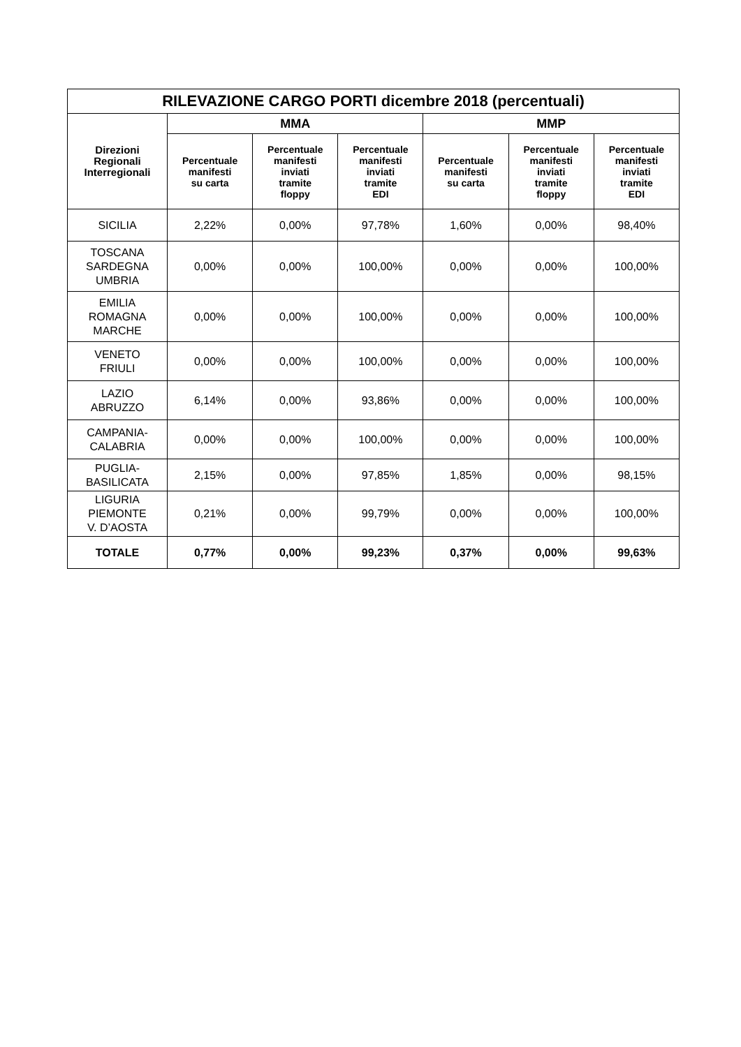| RILEVAZIONE CARGO PORTI dicembre 2018 (percentuali) | | | | | | |
| --- | --- | --- | --- | --- | --- | --- |
| Direzioni Regionali Interregionali | MMA | | | MMP | | |
| | Percentuale manifesti su carta | Percentuale manifesti inviati tramite floppy | Percentuale manifesti inviati tramite EDI | Percentuale manifesti su carta | Percentuale manifesti inviati tramite floppy | Percentuale manifesti inviati tramite EDI |
| SICILIA | 2,22% | 0,00% | 97,78% | 1,60% | 0,00% | 98,40% |
| TOSCANA SARDEGNA UMBRIA | 0,00% | 0,00% | 100,00% | 0,00% | 0,00% | 100,00% |
| EMILIA ROMAGNA MARCHE | 0,00% | 0,00% | 100,00% | 0,00% | 0,00% | 100,00% |
| VENETO FRIULI | 0,00% | 0,00% | 100,00% | 0,00% | 0,00% | 100,00% |
| LAZIO ABRUZZO | 6,14% | 0,00% | 93,86% | 0,00% | 0,00% | 100,00% |
| CAMPANIA- CALABRIA | 0,00% | 0,00% | 100,00% | 0,00% | 0,00% | 100,00% |
| PUGLIA- BASILICATA | 2,15% | 0,00% | 97,85% | 1,85% | 0,00% | 98,15% |
| LIGURIA PIEMONTE V. D’AOSTA | 0,21% | 0,00% | 99,79% | 0,00% | 0,00% | 100,00% |
| TOTALE | 0,77% | 0,00% | 99,23% | 0,37% | 0,00% | 99,63% |